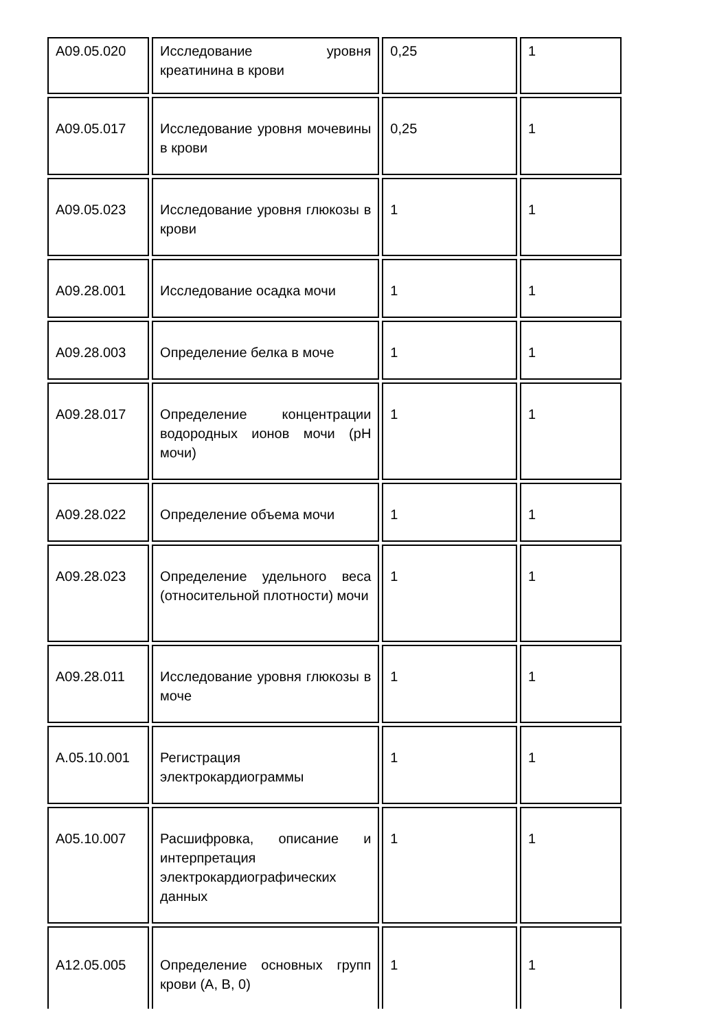| A09.05.020 | Исследование уровня креатинина в крови | 0,25 | 1 |
| A09.05.017 | Исследование уровня мочевины в крови | 0,25 | 1 |
| A09.05.023 | Исследование уровня глюкозы в крови | 1 | 1 |
| A09.28.001 | Исследование осадка мочи | 1 | 1 |
| A09.28.003 | Определение белка в моче | 1 | 1 |
| A09.28.017 | Определение концентрации водородных ионов мочи (pH мочи) | 1 | 1 |
| A09.28.022 | Определение объема мочи | 1 | 1 |
| A09.28.023 | Определение удельного веса (относительной плотности) мочи | 1 | 1 |
| A09.28.011 | Исследование уровня глюкозы в моче | 1 | 1 |
| A.05.10.001 | Регистрация электрокардиограммы | 1 | 1 |
| A05.10.007 | Расшифровка, описание и интерпретация электрокардиографических данных | 1 | 1 |
| A12.05.005 | Определение основных групп крови (A, B, 0) | 1 | 1 |